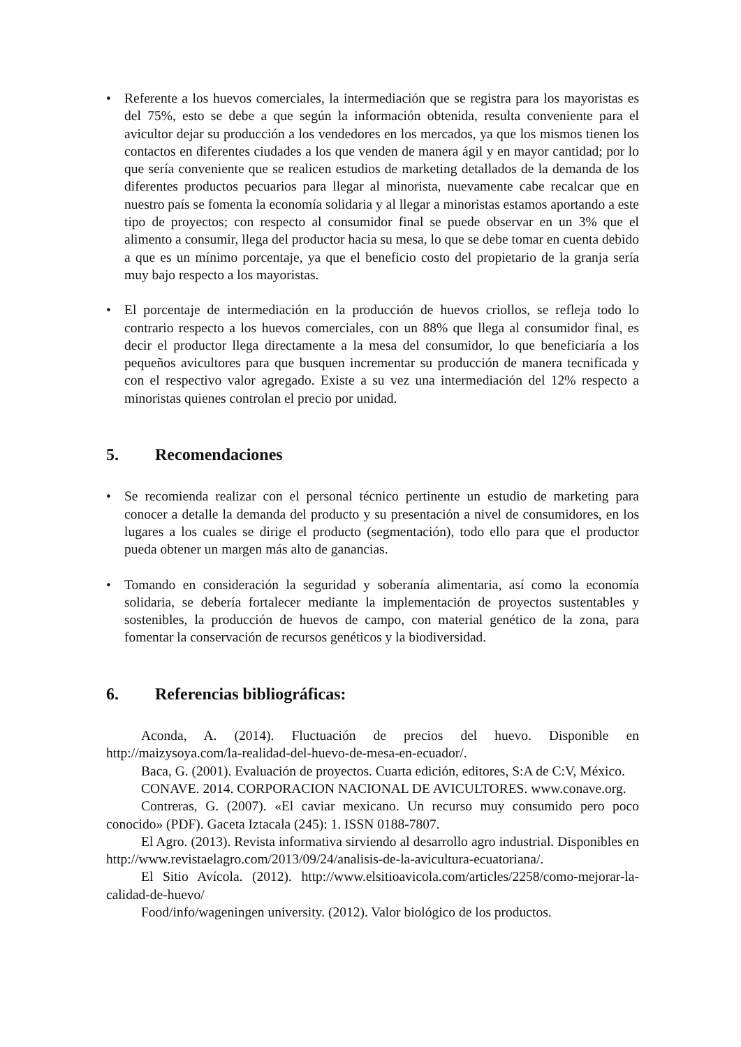• Referente a los huevos comerciales, la intermediación que se registra para los mayoristas es del 75%, esto se debe a que según la información obtenida, resulta conveniente para el avicultor dejar su producción a los vendedores en los mercados, ya que los mismos tienen los contactos en diferentes ciudades a los que venden de manera ágil y en mayor cantidad; por lo que sería conveniente que se realicen estudios de marketing detallados de la demanda de los diferentes productos pecuarios para llegar al minorista, nuevamente cabe recalcar que en nuestro país se fomenta la economía solidaria y al llegar a minoristas estamos aportando a este tipo de proyectos; con respecto al consumidor final se puede observar en un 3% que el alimento a consumir, llega del productor hacia su mesa, lo que se debe tomar en cuenta debido a que es un mínimo porcentaje, ya que el beneficio costo del propietario de la granja sería muy bajo respecto a los mayoristas.
• El porcentaje de intermediación en la producción de huevos criollos, se refleja todo lo contrario respecto a los huevos comerciales, con un 88% que llega al consumidor final, es decir el productor llega directamente a la mesa del consumidor, lo que beneficiaría a los pequeños avicultores para que busquen incrementar su producción de manera tecnificada y con el respectivo valor agregado. Existe a su vez una intermediación del 12% respecto a minoristas quienes controlan el precio por unidad.
5. Recomendaciones
• Se recomienda realizar con el personal técnico pertinente un estudio de marketing para conocer a detalle la demanda del producto y su presentación a nivel de consumidores, en los lugares a los cuales se dirige el producto (segmentación), todo ello para que el productor pueda obtener un margen más alto de ganancias.
• Tomando en consideración la seguridad y soberanía alimentaria, así como la economía solidaria, se debería fortalecer mediante la implementación de proyectos sustentables y sostenibles, la producción de huevos de campo, con material genético de la zona, para fomentar la conservación de recursos genéticos y la biodiversidad.
6. Referencias bibliográficas:
Aconda, A. (2014). Fluctuación de precios del huevo. Disponible en http://maizysoya.com/la-realidad-del-huevo-de-mesa-en-ecuador/.
Baca, G. (2001). Evaluación de proyectos. Cuarta edición, editores, S:A de C:V, México.
CONAVE. 2014. CORPORACION NACIONAL DE AVICULTORES. www.conave.org.
Contreras, G. (2007). «El caviar mexicano. Un recurso muy consumido pero poco conocido» (PDF). Gaceta Iztacala (245): 1. ISSN 0188-7807.
El Agro. (2013). Revista informativa sirviendo al desarrollo agro industrial. Disponibles en http://www.revistaelagro.com/2013/09/24/analisis-de-la-avicultura-ecuatoriana/.
El Sitio Avícola. (2012). http://www.elsitioavicola.com/articles/2258/como-mejorar-la-calidad-de-huevo/
Food/info/wageningen university. (2012). Valor biológico de los productos.